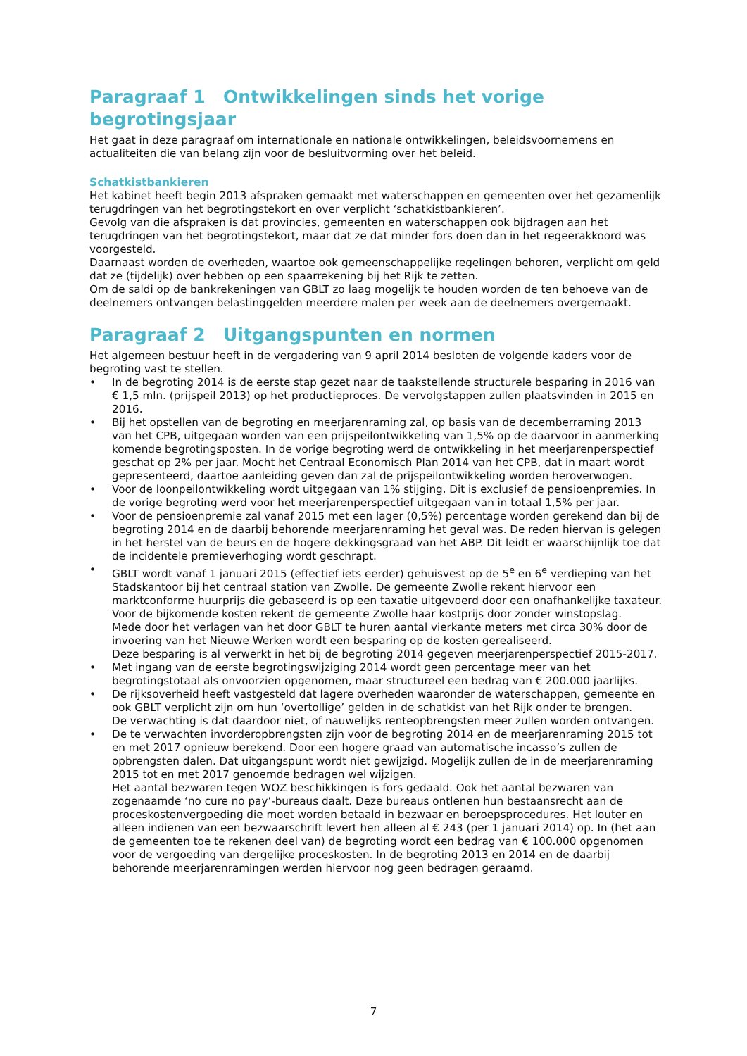Paragraaf 1 Ontwikkelingen sinds het vorige begrotingsjaar
Het gaat in deze paragraaf om internationale en nationale ontwikkelingen, beleidsvoornemens en actualiteiten die van belang zijn voor de besluitvorming over het beleid.
Schatkistbankieren
Het kabinet heeft begin 2013 afspraken gemaakt met waterschappen en gemeenten over het gezamenlijk terugdringen van het begrotingstekort en over verplicht ‘schatkistbankieren’.
Gevolg van die afspraken is dat provincies, gemeenten en waterschappen ook bijdragen aan het terugdringen van het begrotingstekort, maar dat ze dat minder fors doen dan in het regeerakkoord was voorgesteld.
Daarnaast worden de overheden, waartoe ook gemeenschappelijke regelingen behoren, verplicht om geld dat ze (tijdelijk) over hebben op een spaarrekening bij het Rijk te zetten.
Om de saldi op de bankrekeningen van GBLT zo laag mogelijk te houden worden de ten behoeve van de deelnemers ontvangen belastinggelden meerdere malen per week aan de deelnemers overgemaakt.
Paragraaf 2 Uitgangspunten en normen
Het algemeen bestuur heeft in de vergadering van 9 april 2014 besloten de volgende kaders voor de begroting vast te stellen.
• In de begroting 2014 is de eerste stap gezet naar de taakstellende structurele besparing in 2016 van € 1,5 mln. (prijspeil 2013) op het productieproces. De vervolgstappen zullen plaatsvinden in 2015 en 2016.
• Bij het opstellen van de begroting en meerjarenraming zal, op basis van de decemberraming 2013 van het CPB, uitgegaan worden van een prijspeilontwikkeling van 1,5% op de daarvoor in aanmerking komende begrotingsposten. In de vorige begroting werd de ontwikkeling in het meerjarenperspectief geschat op 2% per jaar. Mocht het Centraal Economisch Plan 2014 van het CPB, dat in maart wordt gepresenteerd, daartoe aanleiding geven dan zal de prijspeilontwikkeling worden heroverwogen.
• Voor de loonpeilontwikkeling wordt uitgegaan van 1% stijging. Dit is exclusief de pensioenpremies. In de vorige begroting werd voor het meerjarenperspectief uitgegaan van in totaal 1,5% per jaar.
• Voor de pensioenpremie zal vanaf 2015 met een lager (0,5%) percentage worden gerekend dan bij de begroting 2014 en de daarbij behorende meerjarenraming het geval was. De reden hiervan is gelegen in het herstel van de beurs en de hogere dekkingsgraad van het ABP. Dit leidt er waarschijnlijk toe dat de incidentele premieverhoging wordt geschrapt.
• GBLT wordt vanaf 1 januari 2015 (effectief iets eerder) gehuisvest op de 5<sup>e</sup> en 6<sup>e</sup> verdieping van het Stadskantoor bij het centraal station van Zwolle. De gemeente Zwolle rekent hiervoor een marktconforme huurprijs die gebaseerd is op een taxatie uitgevoerd door een onafhankelijke taxateur. Voor de bijkomende kosten rekent de gemeente Zwolle haar kostprijs door zonder winstopslag.
Mede door het verlagen van het door GBLT te huren aantal vierkante meters met circa 30% door de invoering van het Nieuwe Werken wordt een besparing op de kosten gerealiseerd.
Deze besparing is al verwerkt in het bij de begroting 2014 gegeven meerjarenperspectief 2015-2017.
• Met ingang van de eerste begrotingswijziging 2014 wordt geen percentage meer van het begrotingstotaal als onvoorzien opgenomen, maar structureel een bedrag van € 200.000 jaarlijks.
• De rijksoverheid heeft vastgesteld dat lagere overheden waaronder de waterschappen, gemeente en ook GBLT verplicht zijn om hun ‘overtollige’ gelden in de schatkist van het Rijk onder te brengen.
De verwachting is dat daardoor niet, of nauwelijks renteopbrengsten meer zullen worden ontvangen.
• De te verwachten invorderopbrengsten zijn voor de begroting 2014 en de meerjarenraming 2015 tot en met 2017 opnieuw berekend. Door een hogere graad van automatische incasso’s zullen de opbrengsten dalen. Dat uitgangspunt wordt niet gewijzigd. Mogelijk zullen de in de meerjarenraming 2015 tot en met 2017 genoemde bedragen wel wijzigen.
Het aantal bezwaren tegen WOZ beschikkingen is fors gedaald. Ook het aantal bezwaren van zogenaamde ‘no cure no pay’-bureaus daalt. Deze bureaus ontlenen hun bestaansrecht aan de proceskostenvergoeding die moet worden betaald in bezwaar en beroepsprocedures. Het louter en alleen indienen van een bezwaarschrift levert hen alleen al € 243 (per 1 januari 2014) op. In (het aan de gemeenten toe te rekenen deel van) de begroting wordt een bedrag van € 100.000 opgenomen voor de vergoeding van dergelijke proceskosten. In de begroting 2013 en 2014 en de daarbij behorende meerjarenramingen werden hiervoor nog geen bedragen geraamd.
7